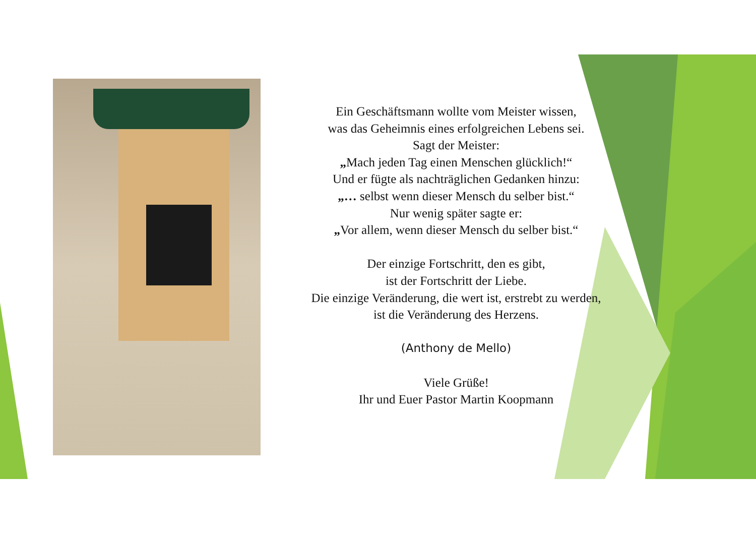Ein Geschäftsmann wollte vom Meister wissen,
was das Geheimnis eines erfolgreichen Lebens sei.
Sagt der Meister:
„Mach jeden Tag einen Menschen glücklich!“
Und er fügte als nachträglichen Gedanken hinzu:
„… selbst wenn dieser Mensch du selber bist.“
Nur wenig später sagte er:
„Vor allem, wenn dieser Mensch du selber bist.“
Der einzige Fortschritt, den es gibt,
ist der Fortschritt der Liebe.
Die einzige Veränderung, die wert ist, erstrebt zu werden,
ist die Veränderung des Herzens.
(Anthony de Mello)
Viele Grüße!
Ihr und Euer Pastor Martin Koopmann